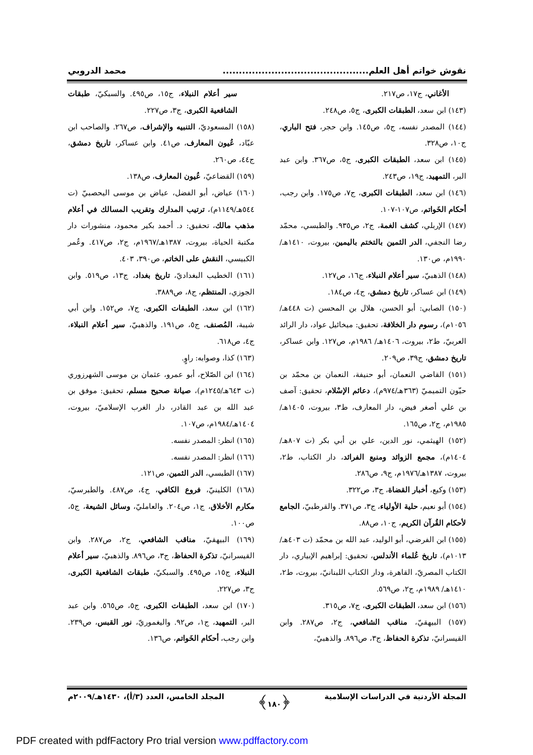نقوش خواتم أهل العلم............................................. محمد الدروبي
الأغاني، ج١٧، ص٢١٧.
(١٤٣) ابن سعد، الطبقات الكبرى، ج٥، ص٢٤٨.
(١٤٤) المصدر نفسه، ج٥، ص١٤٥. وابن حجر، فتح الباري، ج١٠، ص٣٢٨.
(١٤٥) ابن سعد، الطبقات الكبرى، ج٥، ص٣٦٧. وابن عبد البر، التمهيد، ج١٩، ص٢٤٣.
(١٤٦) ابن سعد، الطبقات الكبرى، ج٧، ص١٧٥. وابن رجب، أحكام الخَواتم، ص١٠٧-١٠٧.
(١٤٧) الإربلي، كشف الغمة، ج٢، ص٩٣٥. والطبسي، محمّد رضا النجفي، الدر الثمين بالتختم باليمين، بيروت، ١٤١٠هـ/١٩٩٠م، ص١٣٠.
(١٤٨) الذهبيّ، سير أعلام النبلاء، ج١٦، ص١٢٧.
(١٤٩) ابن عساكر، تاريخ دمشق، ج٤، ص١٨٤.
(١٥٠) الصابي: أبو الحسن، هلال بن المحسن (ت ٤٤٨هـ/ ١٠٥٦م)، رسوم دار الخلافة، تحقيق: ميخائيل عواد، دار الرائد العربيّ، ط٢، بيروت، ١٤٠٦هـ/ ١٩٨٦م، ص١٢٧. وابن عساكر، تاريخ دمشق، ج٣٩، ص٢٠٩.
(١٥١) القاضي النعمان، أبو حنيفة، النعمان بن محمّد بن حيّون التميميّ (٣٦٣هـ/٩٧٤م)، دعائم الإسْلام، تحقيق: آصف بن علي أصغر فيض، دار المعارف، ط٣، بيروت، ١٤٠٥هـ/١٩٨٥م، ج٢، ص١٦٥.
(١٥٢) الهيثمي، نور الدين، علي بن أبي بكر (ت ٨٠٧هـ/ ١٤٠٤م)، مجمع الزوائد ومنبع الفرائد، دار الكتاب، ط٢، بيروت، ١٣٨٧هـ/١٩٧٦م، ج٩، ص٢٨٦.
(١٥٣) وكيع، أخبار القضاة، ج٣، ص٣٢٢.
(١٥٤) أبو نعيم، حلية الأولياء، ج٣، ص٣٧١. والقرطبيّ، الجامع لأحكام القُرآن الكريم، ج١٠، ص٨٨.
(١٥٥) ابن الفرضي، أبو الوليد، عبد الله بن محمّد (ت ٤٠٣هـ/١٠١٣م)، تاريخ عُلماء الأندلس، تحقيق: إبراهيم الإبياري، دار الكتاب المصريّ، القاهرة، ودار الكتاب اللبنانيّ، بيروت، ط٢، ١٤١٠هـ/ ١٩٨٩م، ج٢، ص٥٦٩.
(١٥٦) ابن سعد، الطبقات الكبرى، ج٧، ص٣١٥.
(١٥٧) البيهقيّ، مناقب الشافعي، ج٢، ص٢٨٧. وابن القيسرانيّ، تذكرة الحفاظ، ج٣، ص٨٩٦. والذهبيّ،
سير أعلام النبلاء، ج١٥، ص٤٩٥. والسبكيّ، طبقات الشافعية الكبرى، ج٣، ص٢٢٧.
(١٥٨) المسعوديّ، التنبيه والإشراف، ص٢٦٧. والصاحب ابن عبّاد، عُيون المعارف، ص٤١. وابن عساكر، تاريخ دمشق، ج٤٤، ص٢٦٠.
(١٥٩) القضاعيّ، عُيون المعارف، ص١٣٨.
(١٦٠) عياض، أبو الفضل، عياض بن موسى اليحصبيّ (ت ٥٤٤هـ/١١٤٩م)، ترتيب المدارك وتقريب المسالك في أعلام مذهب مالك، تحقيق: د. أحمد بكير محمود، منشورات دار مكتبة الحياة، بيروت، ١٣٨٧هـ/١٩٦٧م، ج٢، ص٤١٧. وعُمر الكبيسي، النقش على الخاتم، ص٣٩٠، ٤٠٣.
(١٦١) الخطيب البغداديّ، تاريخ بغداد، ج١٣، ص٥١٩. وابن الجوزي، المنتظم، ج٨، ص٣٨٨٩.
(١٦٢) ابن سعد، الطبقات الكبرى، ج٧، ص١٥٢. وابن أبي شيبة، المُصنف، ج٥، ص١٩١. والذهبيّ، سير أعلام النبلاء، ج٤، ص٦١٨.
(١٦٣) كذا، وصوابه: راوٍ.
(١٦٤) ابن الصّلاح، أبو عمرو، عثمان بن موسى الشهرزوري (ت ٦٤٣هـ/١٢٤٥م)، صيانة صحيح مسلم، تحقيق: موفق بن عبد الله بن عبد القادر، دار الغرب الإسلاميّ، بيروت، ١٤٠٤هـ/١٩٨٤م، ص١٠٧.
(١٦٥) انظر: المصدر نفسه.
(١٦٦) انظر: المصدر نفسه.
(١٦٧) الطبسي، الدر الثمين، ص١٢١.
(١٦٨) الكلينيّ، فروع الكافي، ج٤، ص٤٨٧. والطبرسيّ، مكارم الأخلاق، ج١، ص٢٠٤. والعامليّ، وسائل الشيعة، ج٥، ص١٠٠.
(١٦٩) البيهقيّ، مناقب الشافعي، ج٢، ص٢٨٧. وابن القيسرانيّ، تذكرة الحفاظ، ج٣، ص٨٩٦. والذهبيّ، سير أعلام النبلاء، ج١٥، ص٤٩٥. والسبكيّ، طبقات الشافعية الكبرى، ج٣، ص٢٢٧.
(١٧٠) ابن سعد، الطبقات الكبرى، ج٥، ص٥٦٥. وابن عبد البر، التمهيد، ج١، ص٩٢. واليغموريّ، نور القبس، ص٢٣٩. وابن رجب، أحكام الخَواتم، ص١٣٦.
المجلة الأردنية في الدراسات الإسلامية ﴿١٨٠﴾ المجلد الخامس، العدد (٣/أ)، ١٤٣٠هـ/٢٠٠٩م
PDF created with pdfFactory Pro trial version www.pdffactory.com